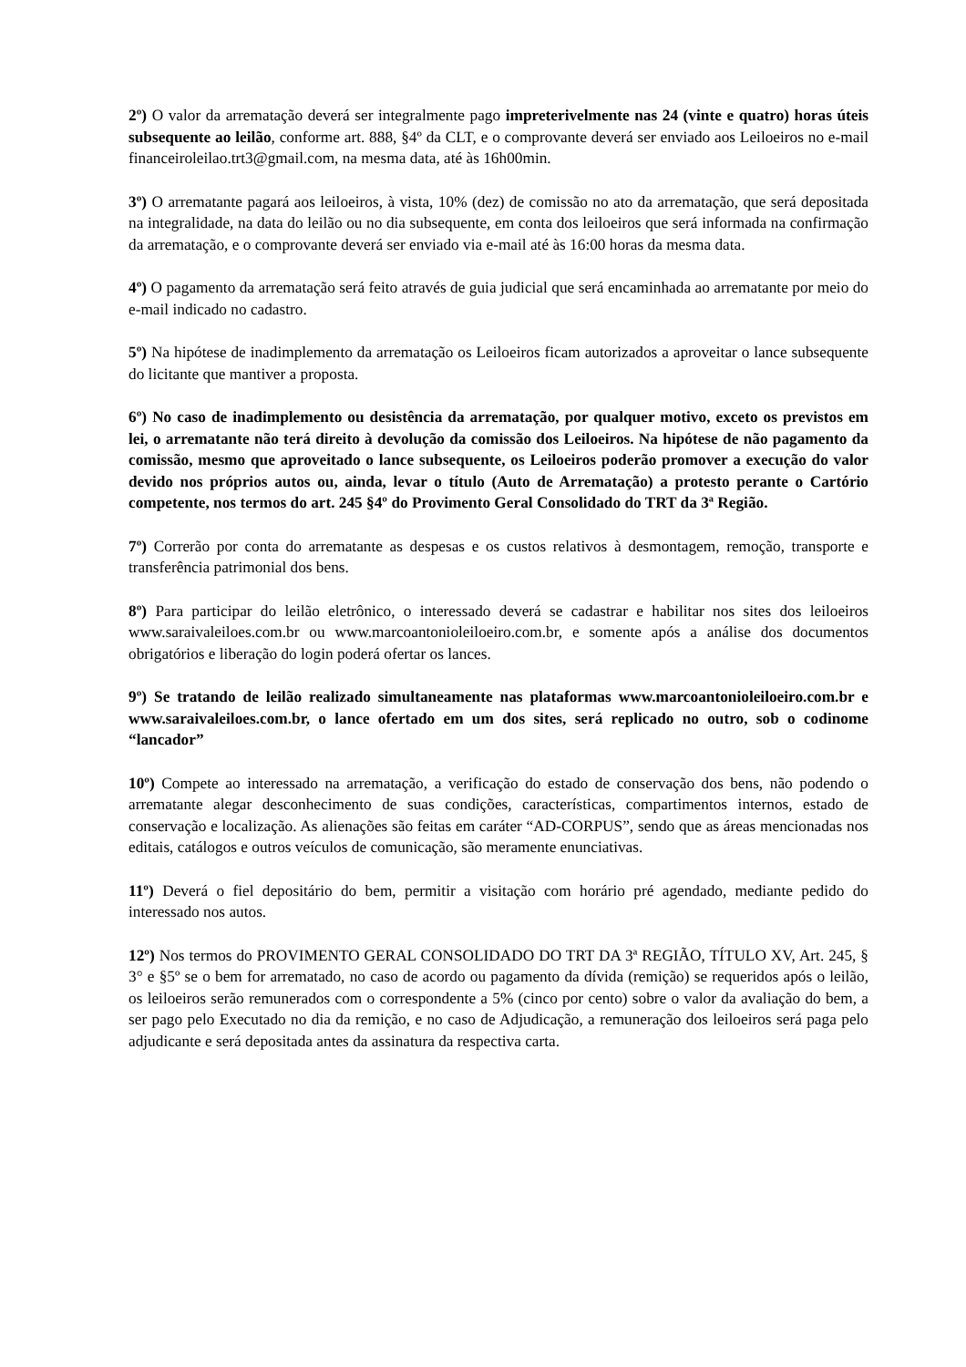2º) O valor da arrematação deverá ser integralmente pago impreterivelmente nas 24 (vinte e quatro) horas úteis subsequente ao leilão, conforme art. 888, §4º da CLT, e o comprovante deverá ser enviado aos Leiloeiros no e-mail financeiroleilao.trt3@gmail.com, na mesma data, até às 16h00min.
3º) O arrematante pagará aos leiloeiros, à vista, 10% (dez) de comissão no ato da arrematação, que será depositada na integralidade, na data do leilão ou no dia subsequente, em conta dos leiloeiros que será informada na confirmação da arrematação, e o comprovante deverá ser enviado via e-mail até às 16:00 horas da mesma data.
4º) O pagamento da arrematação será feito através de guia judicial que será encaminhada ao arrematante por meio do e-mail indicado no cadastro.
5º) Na hipótese de inadimplemento da arrematação os Leiloeiros ficam autorizados a aproveitar o lance subsequente do licitante que mantiver a proposta.
6º) No caso de inadimplemento ou desistência da arrematação, por qualquer motivo, exceto os previstos em lei, o arrematante não terá direito à devolução da comissão dos Leiloeiros. Na hipótese de não pagamento da comissão, mesmo que aproveitado o lance subsequente, os Leiloeiros poderão promover a execução do valor devido nos próprios autos ou, ainda, levar o título (Auto de Arrematação) a protesto perante o Cartório competente, nos termos do art. 245 §4º do Provimento Geral Consolidado do TRT da 3ª Região.
7º) Correrão por conta do arrematante as despesas e os custos relativos à desmontagem, remoção, transporte e transferência patrimonial dos bens.
8º) Para participar do leilão eletrônico, o interessado deverá se cadastrar e habilitar nos sites dos leiloeiros www.saraivaleiloes.com.br ou www.marcoantonioleiloeiro.com.br, e somente após a análise dos documentos obrigatórios e liberação do login poderá ofertar os lances.
9º) Se tratando de leilão realizado simultaneamente nas plataformas www.marcoantonioleiloeiro.com.br e www.saraivaleiloes.com.br, o lance ofertado em um dos sites, será replicado no outro, sob o codinome “lancador”
10º) Compete ao interessado na arrematação, a verificação do estado de conservação dos bens, não podendo o arrematante alegar desconhecimento de suas condições, características, compartimentos internos, estado de conservação e localização. As alienações são feitas em caráter “AD-CORPUS”, sendo que as áreas mencionadas nos editais, catálogos e outros veículos de comunicação, são meramente enunciativas.
11º) Deverá o fiel depositário do bem, permitir a visitação com horário pré agendado, mediante pedido do interessado nos autos.
12º) Nos termos do PROVIMENTO GERAL CONSOLIDADO DO TRT DA 3ª REGIÃO, TÍTULO XV, Art. 245, § 3° e §5º se o bem for arrematado, no caso de acordo ou pagamento da dívida (remição) se requeridos após o leilão, os leiloeiros serão remunerados com o correspondente a 5% (cinco por cento) sobre o valor da avaliação do bem, a ser pago pelo Executado no dia da remição, e no caso de Adjudicação, a remuneração dos leiloeiros será paga pelo adjudicante e será depositada antes da assinatura da respectiva carta.